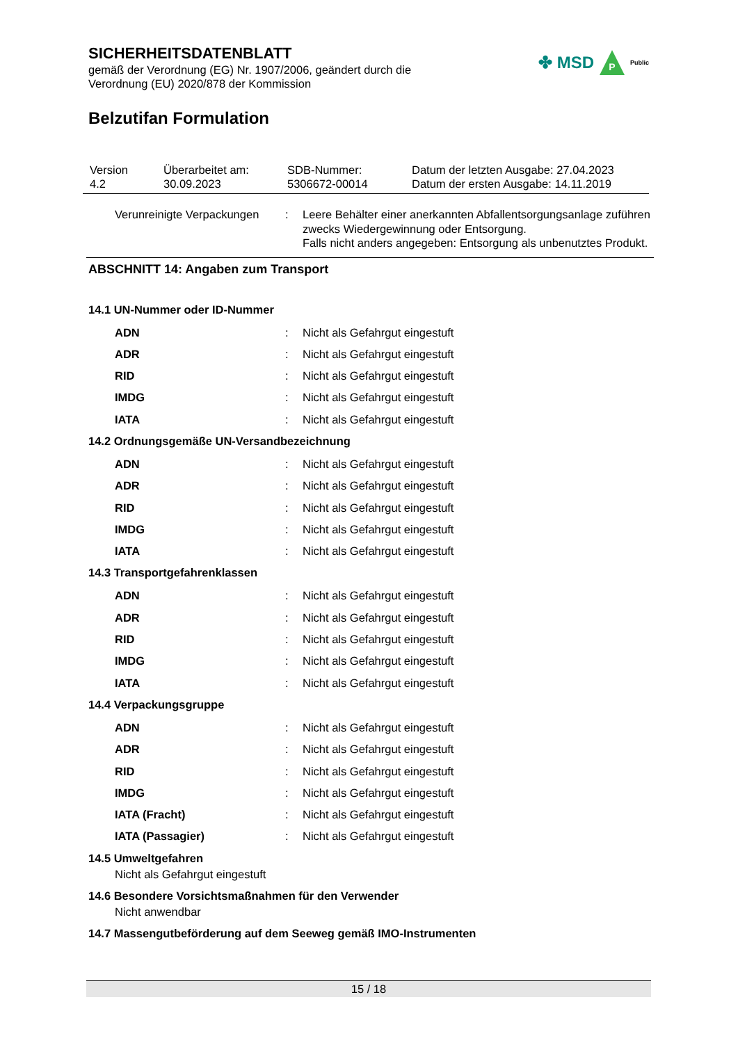SICHERHEITSDATENBLATT
gemäß der Verordnung (EG) Nr. 1907/2006, geändert durch die
Verordnung (EU) 2020/878 der Kommission
✤ MSD P Public
Belzutifan Formulation
| Version 4.2 | Überarbeitet am: 30.09.2023 | SDB-Nummer: 5306672-00014 | Datum der letzten Ausgabe: 27.04.2023 Datum der ersten Ausgabe: 14.11.2019 |
| Verunreinigte Verpackungen | : | Leere Behälter einer anerkannten Abfallentsorgungsanlage zuführen zwecks Wiedergewinnung oder Entsorgung. Falls nicht anders angegeben: Entsorgung als unbenutztes Produkt. |
ABSCHNITT 14: Angaben zum Transport
14.1 UN-Nummer oder ID-Nummer
| ADN | : | Nicht als Gefahrgut eingestuft |
| ADR | : | Nicht als Gefahrgut eingestuft |
| RID | : | Nicht als Gefahrgut eingestuft |
| IMDG | : | Nicht als Gefahrgut eingestuft |
| IATA | : | Nicht als Gefahrgut eingestuft |
14.2 Ordnungsgemäße UN-Versandbezeichnung
| ADN | : | Nicht als Gefahrgut eingestuft |
| ADR | : | Nicht als Gefahrgut eingestuft |
| RID | : | Nicht als Gefahrgut eingestuft |
| IMDG | : | Nicht als Gefahrgut eingestuft |
| IATA | : | Nicht als Gefahrgut eingestuft |
14.3 Transportgefahrenklassen
| ADN | : | Nicht als Gefahrgut eingestuft |
| ADR | : | Nicht als Gefahrgut eingestuft |
| RID | : | Nicht als Gefahrgut eingestuft |
| IMDG | : | Nicht als Gefahrgut eingestuft |
| IATA | : | Nicht als Gefahrgut eingestuft |
14.4 Verpackungsgruppe
| ADN | : | Nicht als Gefahrgut eingestuft |
| ADR | : | Nicht als Gefahrgut eingestuft |
| RID | : | Nicht als Gefahrgut eingestuft |
| IMDG | : | Nicht als Gefahrgut eingestuft |
| IATA (Fracht) | : | Nicht als Gefahrgut eingestuft |
| IATA (Passagier) | : | Nicht als Gefahrgut eingestuft |
14.5 Umweltgefahren
Nicht als Gefahrgut eingestuft
14.6 Besondere Vorsichtsmaßnahmen für den Verwender
Nicht anwendbar
14.7 Massengutbeförderung auf dem Seeweg gemäß IMO-Instrumenten
15 / 18